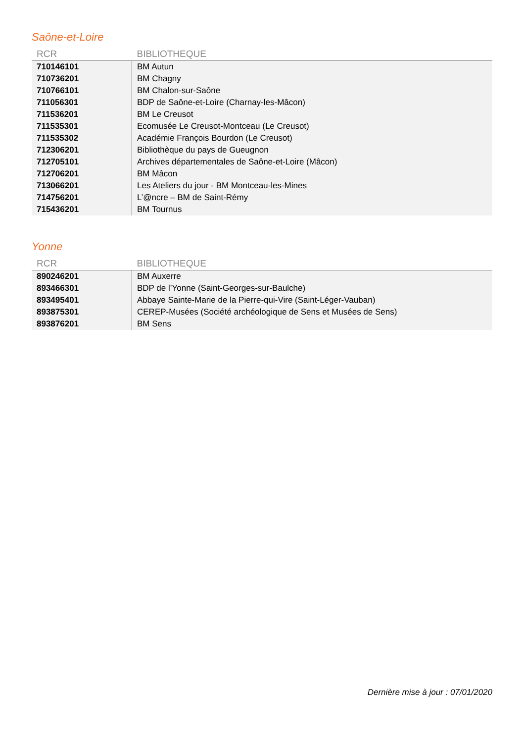Saône-et-Loire
| RCR | BIBLIOTHEQUE |
| --- | --- |
| 710146101 | BM Autun |
| 710736201 | BM Chagny |
| 710766101 | BM Chalon-sur-Saône |
| 711056301 | BDP de Saône-et-Loire (Charnay-les-Mâcon) |
| 711536201 | BM Le Creusot |
| 711535301 | Ecomusée Le Creusot-Montceau (Le Creusot) |
| 711535302 | Académie François Bourdon (Le Creusot) |
| 712306201 | Bibliothèque du pays de Gueugnon |
| 712705101 | Archives départementales de Saône-et-Loire (Mâcon) |
| 712706201 | BM Mâcon |
| 713066201 | Les Ateliers du jour - BM Montceau-les-Mines |
| 714756201 | L’@ncre – BM de Saint-Rémy |
| 715436201 | BM Tournus |
Yonne
| RCR | BIBLIOTHEQUE |
| --- | --- |
| 890246201 | BM Auxerre |
| 893466301 | BDP de l’Yonne (Saint-Georges-sur-Baulche) |
| 893495401 | Abbaye Sainte-Marie de la Pierre-qui-Vire (Saint-Léger-Vauban) |
| 893875301 | CEREP-Musées (Société archéologique de Sens et Musées de Sens) |
| 893876201 | BM Sens |
Dernière mise à jour : 07/01/2020